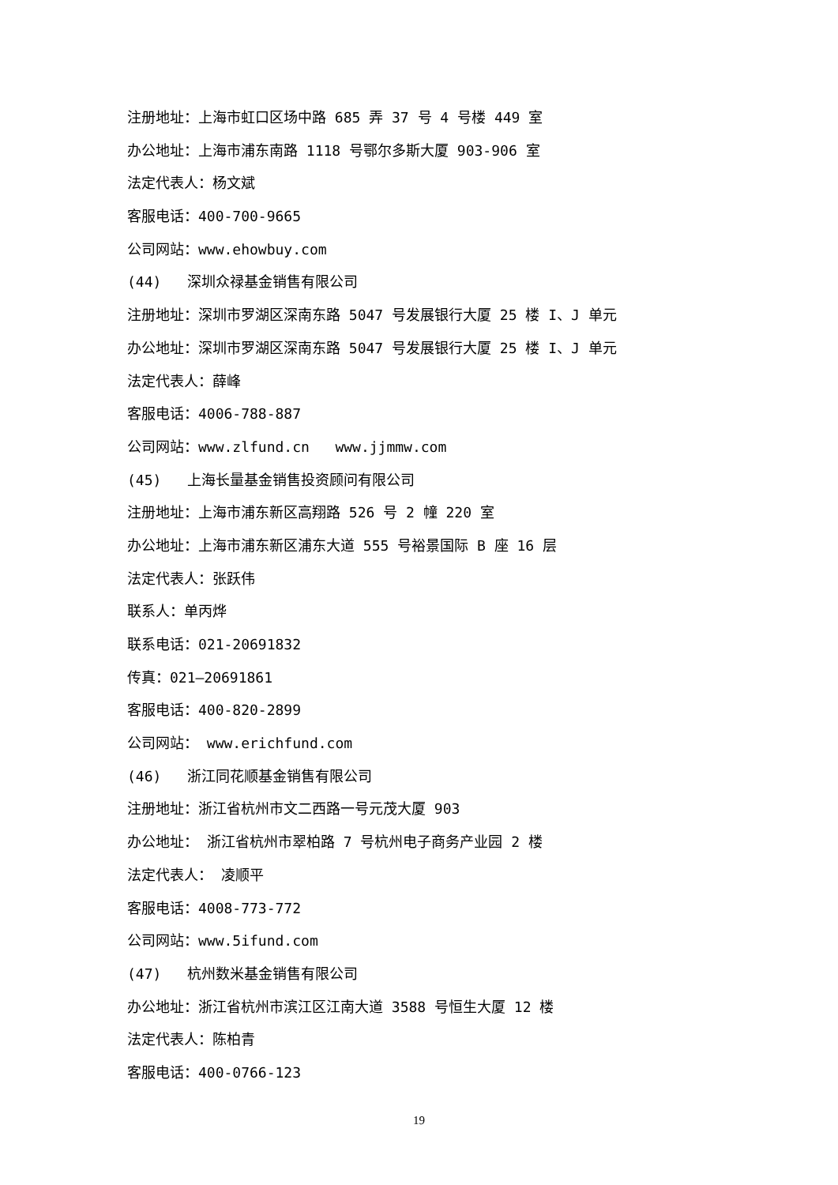注册地址：上海市虹口区场中路 685 弄 37 号 4 号楼 449 室
办公地址：上海市浦东南路 1118 号鄂尔多斯大厦 903-906 室
法定代表人：杨文斌
客服电话：400-700-9665
公司网站：www.ehowbuy.com
(44) 深圳众禄基金销售有限公司
注册地址：深圳市罗湖区深南东路 5047 号发展银行大厦 25 楼 I、J 单元
办公地址：深圳市罗湖区深南东路 5047 号发展银行大厦 25 楼 I、J 单元
法定代表人：薛峰
客服电话：4006-788-887
公司网站：www.zlfund.cn www.jjmmw.com
(45) 上海长量基金销售投资顾问有限公司
注册地址：上海市浦东新区高翔路 526 号 2 幢 220 室
办公地址：上海市浦东新区浦东大道 555 号裕景国际 B 座 16 层
法定代表人：张跃伟
联系人：单丙烨
联系电话：021-20691832
传真：021—20691861
客服电话：400-820-2899
公司网站： www.erichfund.com
(46) 浙江同花顺基金销售有限公司
注册地址：浙江省杭州市文二西路一号元茂大厦 903
办公地址： 浙江省杭州市翠柏路 7 号杭州电子商务产业园 2 楼
法定代表人： 凌顺平
客服电话：4008-773-772
公司网站：www.5ifund.com
(47) 杭州数米基金销售有限公司
办公地址：浙江省杭州市滨江区江南大道 3588 号恒生大厦 12 楼
法定代表人：陈柏青
客服电话：400-0766-123
19